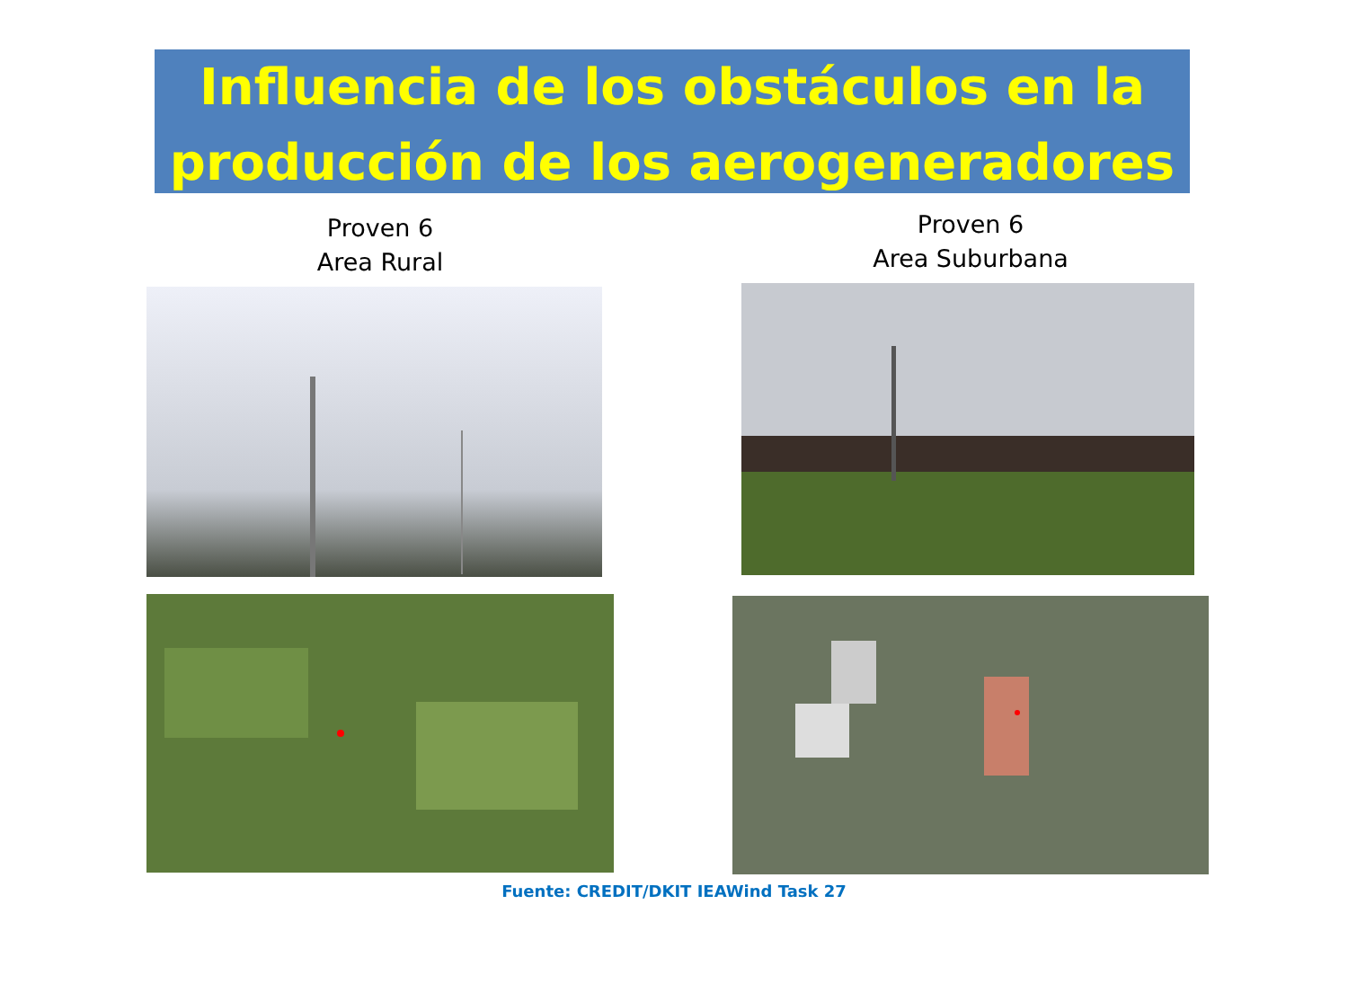Influencia de los obstáculos en la producción de los aerogeneradores
Proven 6
Area Rural
Proven 6
Area Suburbana
Fuente: CREDIT/DKIT IEAWind Task 27